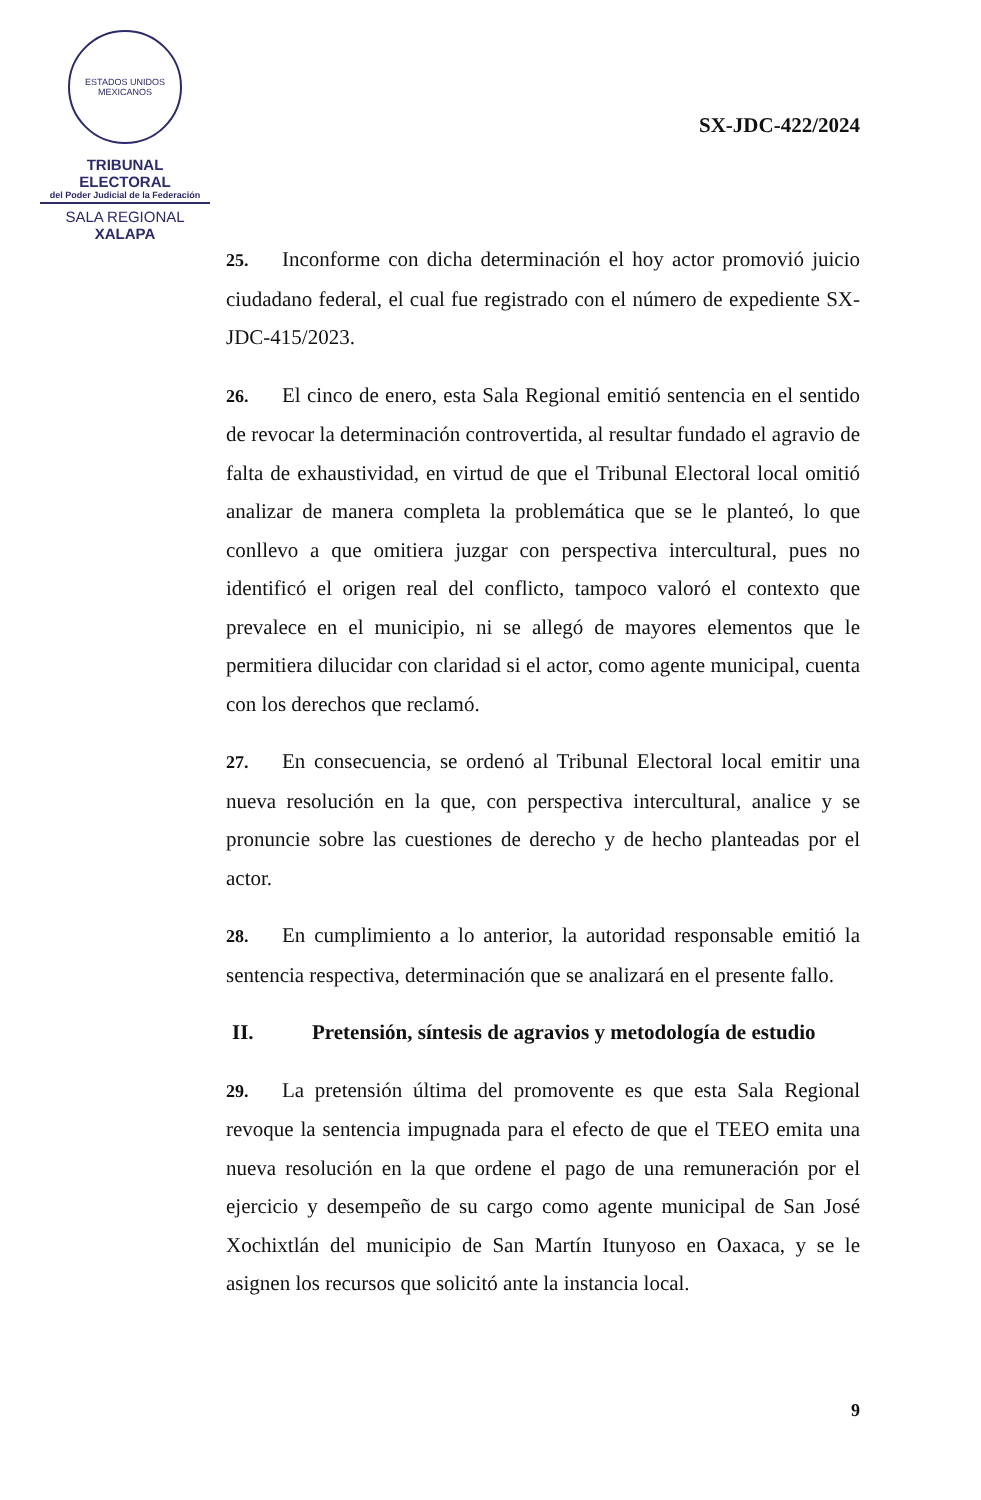ESTADOS UNIDOS MEXICANOS
TRIBUNAL ELECTORAL
del Poder Judicial de la Federación
SALA REGIONAL
XALAPA
SX-JDC-422/2024
25. Inconforme con dicha determinación el hoy actor promovió juicio ciudadano federal, el cual fue registrado con el número de expediente SX-JDC-415/2023.
26. El cinco de enero, esta Sala Regional emitió sentencia en el sentido de revocar la determinación controvertida, al resultar fundado el agravio de falta de exhaustividad, en virtud de que el Tribunal Electoral local omitió analizar de manera completa la problemática que se le planteó, lo que conllevo a que omitiera juzgar con perspectiva intercultural, pues no identificó el origen real del conflicto, tampoco valoró el contexto que prevalece en el municipio, ni se allegó de mayores elementos que le permitiera dilucidar con claridad si el actor, como agente municipal, cuenta con los derechos que reclamó.
27. En consecuencia, se ordenó al Tribunal Electoral local emitir una nueva resolución en la que, con perspectiva intercultural, analice y se pronuncie sobre las cuestiones de derecho y de hecho planteadas por el actor.
28. En cumplimiento a lo anterior, la autoridad responsable emitió la sentencia respectiva, determinación que se analizará en el presente fallo.
II. Pretensión, síntesis de agravios y metodología de estudio
29. La pretensión última del promovente es que esta Sala Regional revoque la sentencia impugnada para el efecto de que el TEEO emita una nueva resolución en la que ordene el pago de una remuneración por el ejercicio y desempeño de su cargo como agente municipal de San José Xochixtlán del municipio de San Martín Itunyoso en Oaxaca, y se le asignen los recursos que solicitó ante la instancia local.
9